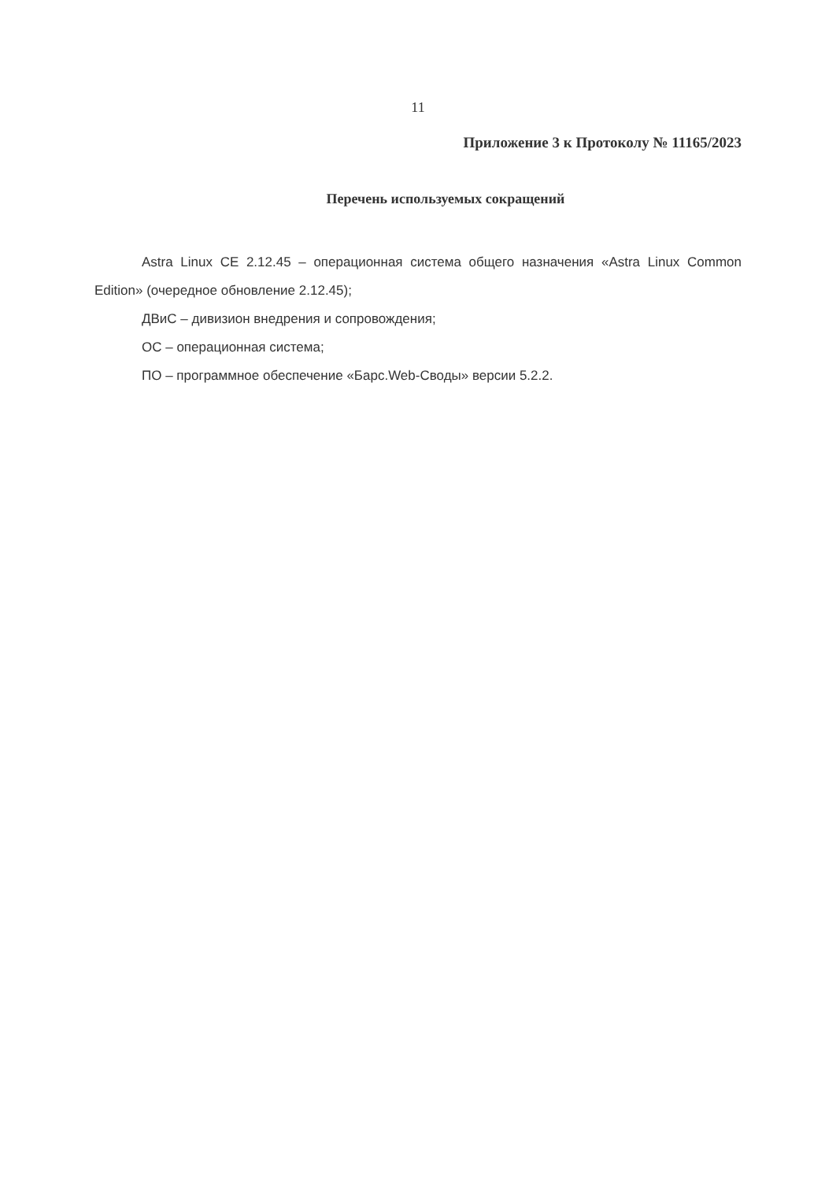11
Приложение 3 к Протоколу № 11165/2023
Перечень используемых сокращений
Astra Linux CE 2.12.45 – операционная система общего назначения «Astra Linux Common Edition» (очередное обновление 2.12.45);
ДВиС – дивизион внедрения и сопровождения;
ОС – операционная система;
ПО – программное обеспечение «Барс.Web-Своды» версии 5.2.2.